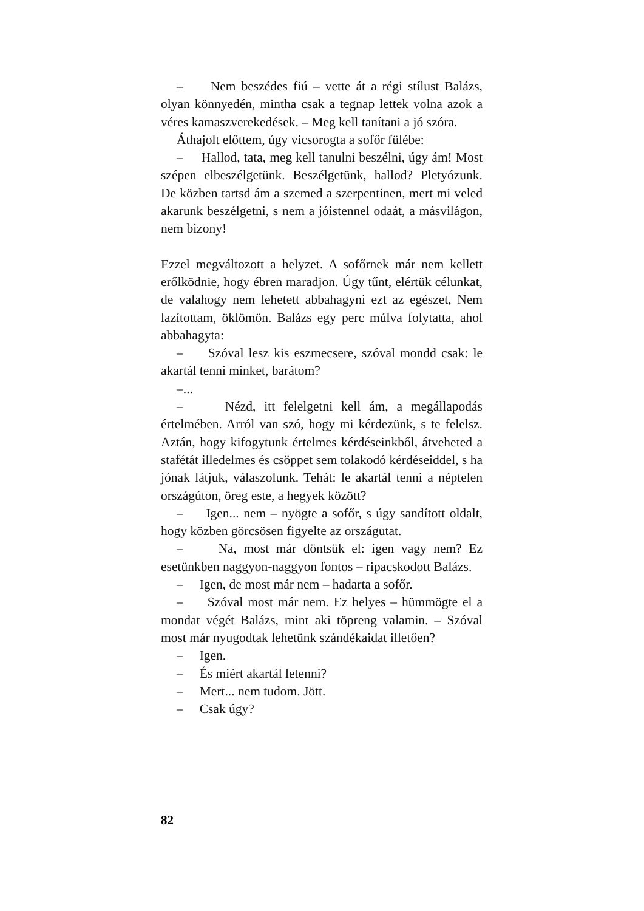– Nem beszédes fiú – vette át a régi stílust Balázs, olyan könnyedén, mintha csak a tegnap lettek volna azok a véres kamaszverekedések. – Meg kell tanítani a jó szóra.
Áthajolt előttem, úgy vicsorogta a sofőr fülébe:
– Hallod, tata, meg kell tanulni beszélni, úgy ám! Most szépen elbeszélgetünk. Beszélgetünk, hallod? Pletyózunk. De közben tartsd ám a szemed a szerpentinen, mert mi veled akarunk beszélgetni, s nem a jóistennel odaát, a másvilágon, nem bizony!
Ezzel megváltozott a helyzet. A sofőrnek már nem kellett erőlködnie, hogy ébren maradjon. Úgy tűnt, elértük célunkat, de valahogy nem lehetett abbahagyni ezt az egészet, Nem lazítottam, öklömön. Balázs egy perc múlva folytatta, ahol abbahagyta:
– Szóval lesz kis eszmecsere, szóval mondd csak: le akartál tenni minket, barátom?
–...
– Nézd, itt felelgetni kell ám, a megállapodás értelmében. Arról van szó, hogy mi kérdezünk, s te felelsz. Aztán, hogy kifogytunk értelmes kérdéseinkből, átveheted a stafétát illedelmes és csöppet sem tolakodó kérdéseiddel, s ha jónak látjuk, válaszolunk. Tehát: le akartál tenni a néptelen országúton, öreg este, a hegyek között?
– Igen... nem – nyögte a sofőr, s úgy sandított oldalt, hogy közben görcsösen figyelte az országutat.
– Na, most már döntsük el: igen vagy nem? Ez esetünkben naggyon-naggyon fontos – ripacskodott Balázs.
– Igen, de most már nem – hadarta a sofőr.
– Szóval most már nem. Ez helyes – hümmögte el a mondat végét Balázs, mint aki töpreng valamin. – Szóval most már nyugodtak lehetünk szándékaidat illetően?
– Igen.
– És miért akartál letenni?
– Mert... nem tudom. Jött.
– Csak úgy?
82